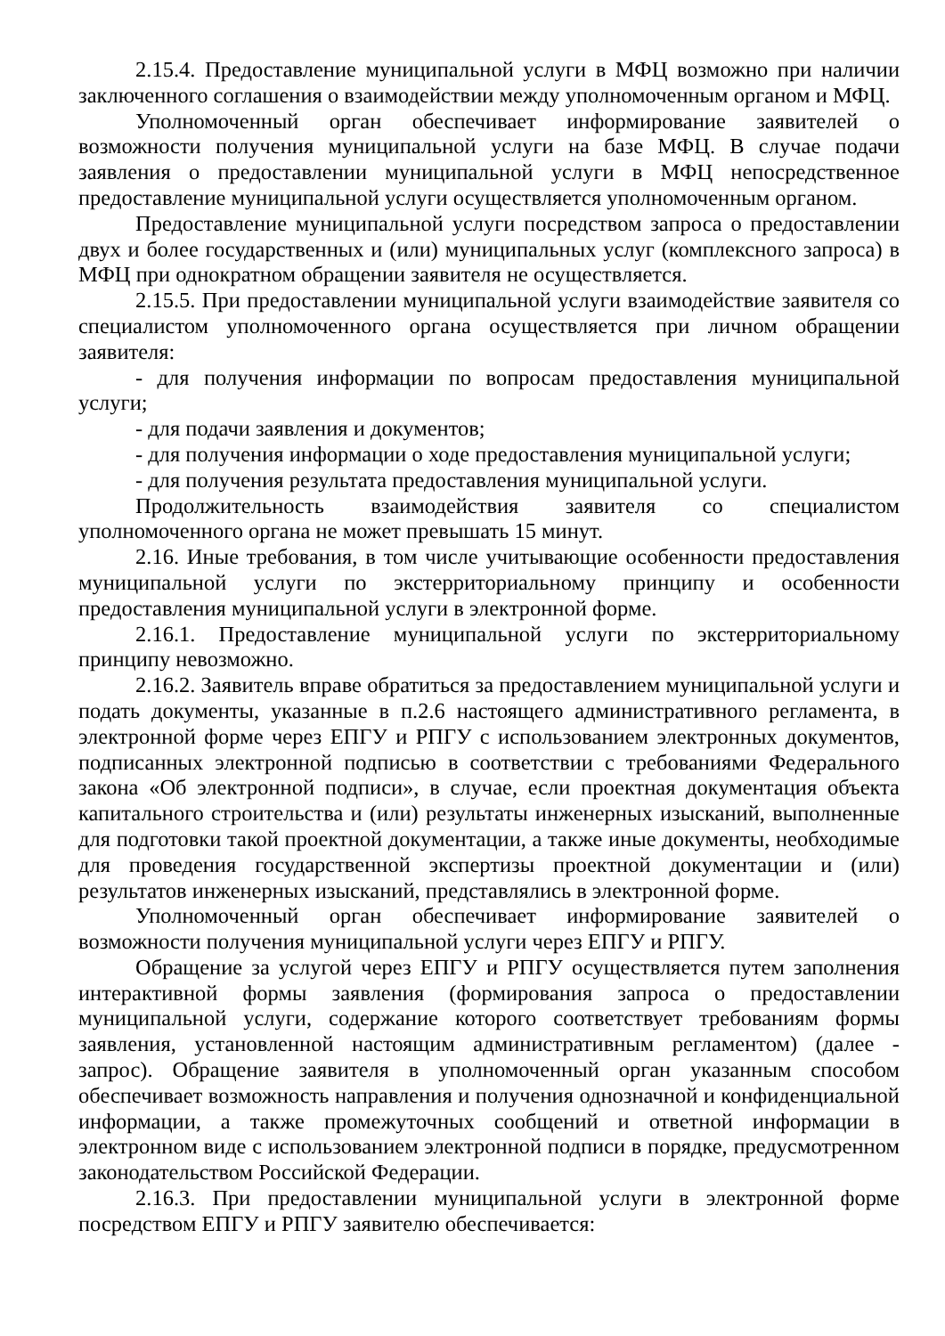2.15.4. Предоставление муниципальной услуги в МФЦ возможно при наличии заключенного соглашения о взаимодействии между уполномоченным органом и МФЦ.
Уполномоченный орган обеспечивает информирование заявителей о возможности получения муниципальной услуги на базе МФЦ. В случае подачи заявления о предоставлении муниципальной услуги в МФЦ непосредственное предоставление муниципальной услуги осуществляется уполномоченным органом.
Предоставление муниципальной услуги посредством запроса о предоставлении двух и более государственных и (или) муниципальных услуг (комплексного запроса) в МФЦ при однократном обращении заявителя не осуществляется.
2.15.5. При предоставлении муниципальной услуги взаимодействие заявителя со специалистом уполномоченного органа осуществляется при личном обращении заявителя:
- для получения информации по вопросам предоставления муниципальной услуги;
- для подачи заявления и документов;
- для получения информации о ходе предоставления муниципальной услуги;
- для получения результата предоставления муниципальной услуги.
Продолжительность взаимодействия заявителя со специалистом уполномоченного органа не может превышать 15 минут.
2.16. Иные требования, в том числе учитывающие особенности предоставления муниципальной услуги по экстерриториальному принципу и особенности предоставления муниципальной услуги в электронной форме.
2.16.1. Предоставление муниципальной услуги по экстерриториальному принципу невозможно.
2.16.2. Заявитель вправе обратиться за предоставлением муниципальной услуги и подать документы, указанные в п.2.6 настоящего административного регламента, в электронной форме через ЕПГУ и РПГУ с использованием электронных документов, подписанных электронной подписью в соответствии с требованиями Федерального закона «Об электронной подписи», в случае, если проектная документация объекта капитального строительства и (или) результаты инженерных изысканий, выполненные для подготовки такой проектной документации, а также иные документы, необходимые для проведения государственной экспертизы проектной документации и (или) результатов инженерных изысканий, представлялись в электронной форме.
Уполномоченный орган обеспечивает информирование заявителей о возможности получения муниципальной услуги через ЕПГУ и РПГУ.
Обращение за услугой через ЕПГУ и РПГУ осуществляется путем заполнения интерактивной формы заявления (формирования запроса о предоставлении муниципальной услуги, содержание которого соответствует требованиям формы заявления, установленной настоящим административным регламентом) (далее - запрос). Обращение заявителя в уполномоченный орган указанным способом обеспечивает возможность направления и получения однозначной и конфиденциальной информации, а также промежуточных сообщений и ответной информации в электронном виде с использованием электронной подписи в порядке, предусмотренном законодательством Российской Федерации.
2.16.3. При предоставлении муниципальной услуги в электронной форме посредством ЕПГУ и РПГУ заявителю обеспечивается: